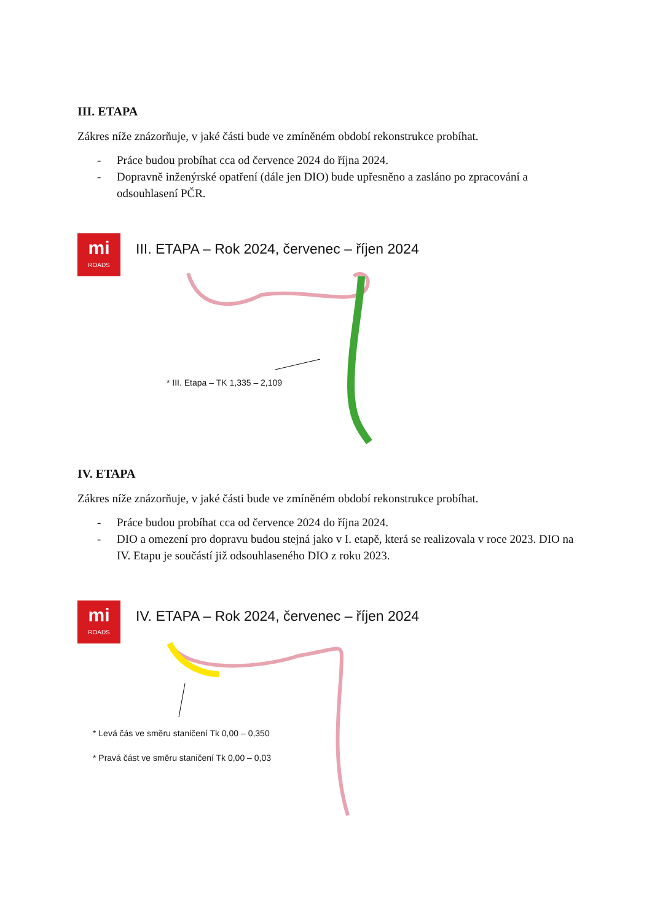III. ETAPA
Zákres níže znázorňuje, v jaké části bude ve zmíněném období rekonstrukce probíhat.
- Práce budou probíhat cca od července 2024 do října 2024.
- Dopravně inženýrské opatření (dále jen DIO) bude upřesněno a zasláno po zpracování a odsouhlasení PČR.
mi
ROADS
III. ETAPA – Rok 2024, červenec – říjen 2024
* III. Etapa – TK 1,335 – 2,109
IV. ETAPA
Zákres níže znázorňuje, v jaké části bude ve zmíněném období rekonstrukce probíhat.
- Práce budou probíhat cca od července 2024 do října 2024.
- DIO a omezení pro dopravu budou stejná jako v I. etapě, která se realizovala v roce 2023. DIO na IV. Etapu je součástí již odsouhlaseného DIO z roku 2023.
mi
ROADS
IV. ETAPA – Rok 2024, červenec – říjen 2024
* Levá čás ve směru staničení Tk 0,00 – 0,350
* Pravá část ve směru staničení Tk 0,00 – 0,03